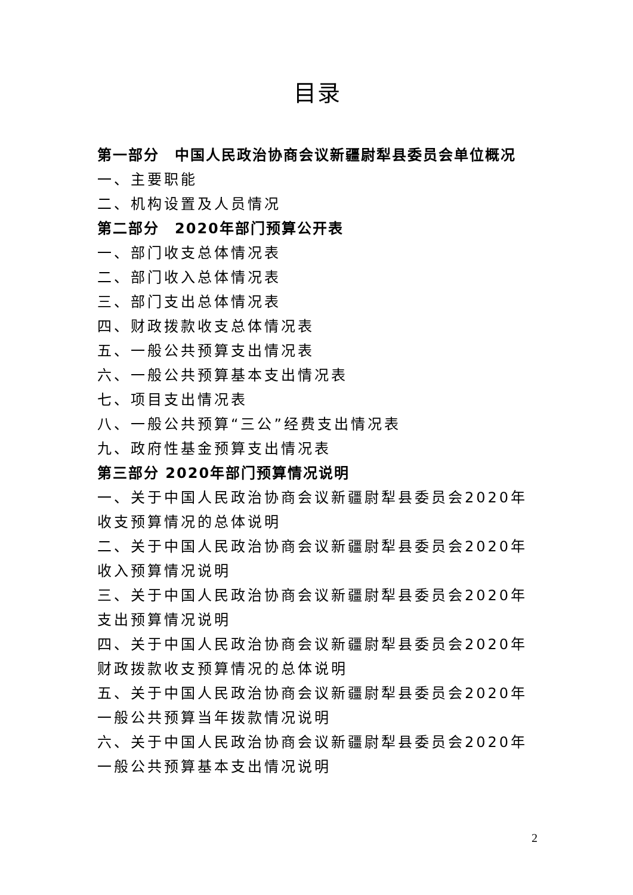目录
第一部分　中国人民政治协商会议新疆尉犁县委员会单位概况
一、主要职能
二、机构设置及人员情况
第二部分　2020年部门预算公开表
一、部门收支总体情况表
二、部门收入总体情况表
三、部门支出总体情况表
四、财政拨款收支总体情况表
五、一般公共预算支出情况表
六、一般公共预算基本支出情况表
七、项目支出情况表
八、一般公共预算“三公”经费支出情况表
九、政府性基金预算支出情况表
第三部分 2020年部门预算情况说明
一、关于中国人民政治协商会议新疆尉犁县委员会2020年收支预算情况的总体说明
二、关于中国人民政治协商会议新疆尉犁县委员会2020年收入预算情况说明
三、关于中国人民政治协商会议新疆尉犁县委员会2020年支出预算情况说明
四、关于中国人民政治协商会议新疆尉犁县委员会2020年财政拨款收支预算情况的总体说明
五、关于中国人民政治协商会议新疆尉犁县委员会2020年一般公共预算当年拨款情况说明
六、关于中国人民政治协商会议新疆尉犁县委员会2020年一般公共预算基本支出情况说明
2